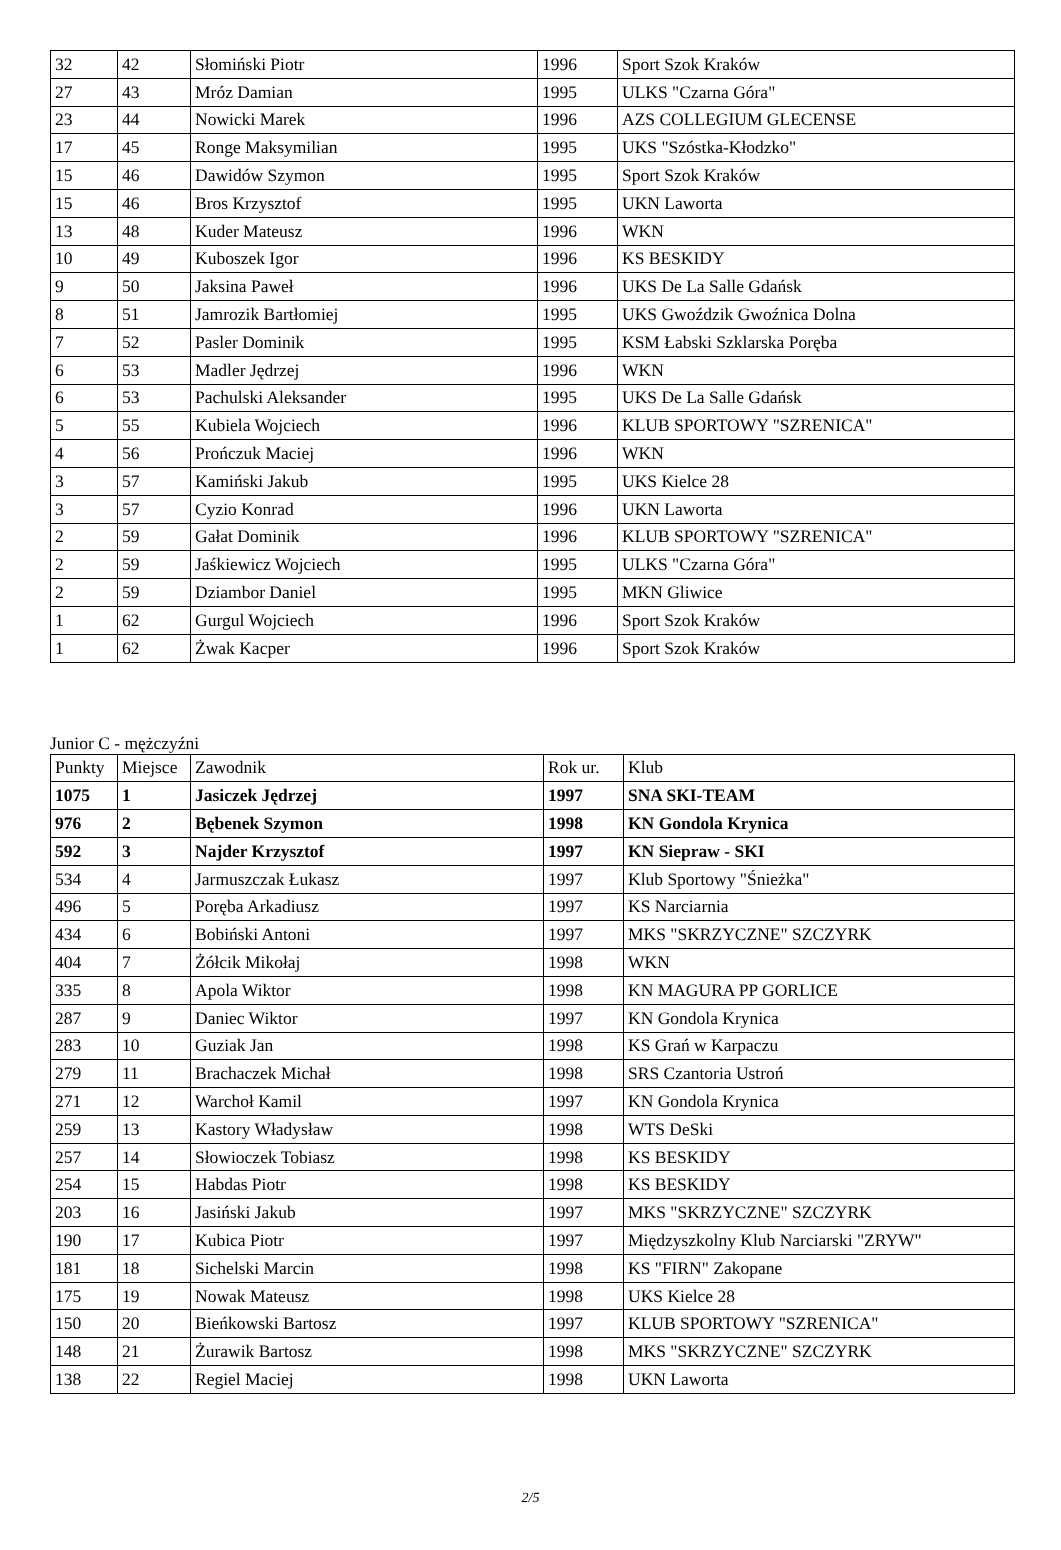| 32 | 42 | Słomiński Piotr | 1996 | Sport Szok Kraków |
| 27 | 43 | Mróz Damian | 1995 | ULKS "Czarna Góra" |
| 23 | 44 | Nowicki Marek | 1996 | AZS COLLEGIUM GLECENSE |
| 17 | 45 | Ronge Maksymilian | 1995 | UKS "Szóstka-Kłodzko" |
| 15 | 46 | Dawidów Szymon | 1995 | Sport Szok Kraków |
| 15 | 46 | Bros Krzysztof | 1995 | UKN Laworta |
| 13 | 48 | Kuder Mateusz | 1996 | WKN |
| 10 | 49 | Kuboszek Igor | 1996 | KS BESKIDY |
| 9 | 50 | Jaksina Paweł | 1996 | UKS De La Salle Gdańsk |
| 8 | 51 | Jamrozik Bartłomiej | 1995 | UKS Gwoździk Gwoźnica Dolna |
| 7 | 52 | Pasler Dominik | 1995 | KSM Łabski Szklarska Poręba |
| 6 | 53 | Madler Jędrzej | 1996 | WKN |
| 6 | 53 | Pachulski Aleksander | 1995 | UKS De La Salle Gdańsk |
| 5 | 55 | Kubiela Wojciech | 1996 | KLUB SPORTOWY "SZRENICA" |
| 4 | 56 | Prończuk Maciej | 1996 | WKN |
| 3 | 57 | Kamiński Jakub | 1995 | UKS Kielce 28 |
| 3 | 57 | Cyzio Konrad | 1996 | UKN Laworta |
| 2 | 59 | Gałat Dominik | 1996 | KLUB SPORTOWY "SZRENICA" |
| 2 | 59 | Jaśkiewicz Wojciech | 1995 | ULKS "Czarna Góra" |
| 2 | 59 | Dziambor Daniel | 1995 | MKN Gliwice |
| 1 | 62 | Gurgul Wojciech | 1996 | Sport Szok Kraków |
| 1 | 62 | Żwak Kacper | 1996 | Sport Szok Kraków |
Junior C - mężczyźni
| Punkty | Miejsce | Zawodnik | Rok ur. | Klub |
| --- | --- | --- | --- | --- |
| 1075 | 1 | Jasiczek Jędrzej | 1997 | SNA SKI-TEAM |
| 976 | 2 | Bębenek Szymon | 1998 | KN Gondola Krynica |
| 592 | 3 | Najder Krzysztof | 1997 | KN Siepraw - SKI |
| 534 | 4 | Jarmuszczak Łukasz | 1997 | Klub Sportowy "Śnieżka" |
| 496 | 5 | Poręba Arkadiusz | 1997 | KS Narciarnia |
| 434 | 6 | Bobiński Antoni | 1997 | MKS "SKRZYCZNE" SZCZYRK |
| 404 | 7 | Żółcik Mikołaj | 1998 | WKN |
| 335 | 8 | Apola Wiktor | 1998 | KN MAGURA PP GORLICE |
| 287 | 9 | Daniec Wiktor | 1997 | KN Gondola Krynica |
| 283 | 10 | Guziak Jan | 1998 | KS Grań w Karpaczu |
| 279 | 11 | Brachaczek Michał | 1998 | SRS Czantoria Ustroń |
| 271 | 12 | Warchoł Kamil | 1997 | KN Gondola Krynica |
| 259 | 13 | Kastory Władysław | 1998 | WTS DeSki |
| 257 | 14 | Słowioczek Tobiasz | 1998 | KS BESKIDY |
| 254 | 15 | Habdas Piotr | 1998 | KS BESKIDY |
| 203 | 16 | Jasiński Jakub | 1997 | MKS "SKRZYCZNE" SZCZYRK |
| 190 | 17 | Kubica Piotr | 1997 | Międzyszkolny Klub Narciarski "ZRYW" |
| 181 | 18 | Sichelski Marcin | 1998 | KS "FIRN" Zakopane |
| 175 | 19 | Nowak Mateusz | 1998 | UKS Kielce 28 |
| 150 | 20 | Bieńkowski Bartosz | 1997 | KLUB SPORTOWY "SZRENICA" |
| 148 | 21 | Żurawik Bartosz | 1998 | MKS "SKRZYCZNE" SZCZYRK |
| 138 | 22 | Regiel Maciej | 1998 | UKN Laworta |
2/5